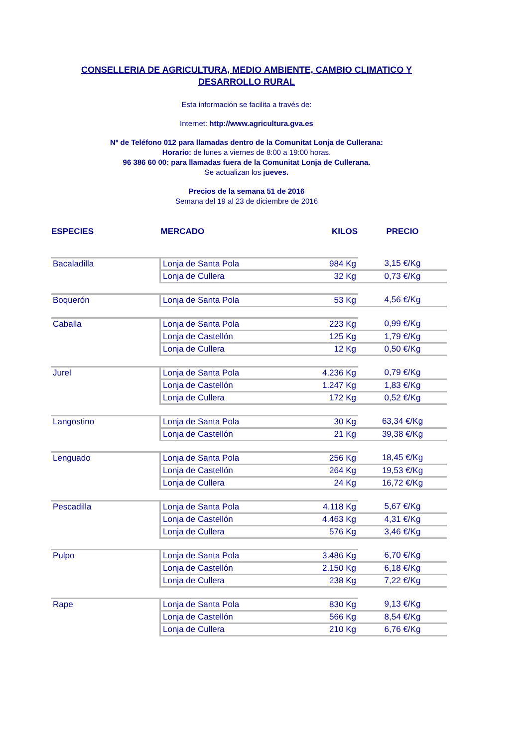CONSELLERIA DE AGRICULTURA, MEDIO AMBIENTE, CAMBIO CLIMATICO Y
DESARROLLO RURAL
Esta información se facilita a través de:
Internet: http://www.agricultura.gva.es
Nº de Teléfono 012 para llamadas dentro de la Comunitat Lonja de Cullerana:
Horario: de lunes a viernes de 8:00 a 19:00 horas.
96 386 60 00: para llamadas fuera de la Comunitat Lonja de Cullerana.
Se actualizan los jueves.
Precios de la semana 51 de 2016
Semana del 19 al 23 de diciembre de 2016
| ESPECIES | MERCADO | KILOS | PRECIO |
| --- | --- | --- | --- |
| Bacaladilla | Lonja de Santa Pola | 984 Kg | 3,15 €/Kg |
| | Lonja de Cullera | 32 Kg | 0,73 €/Kg |
| Boquerón | Lonja de Santa Pola | 53 Kg | 4,56 €/Kg |
| Caballa | Lonja de Santa Pola | 223 Kg | 0,99 €/Kg |
| | Lonja de Castellón | 125 Kg | 1,79 €/Kg |
| | Lonja de Cullera | 12 Kg | 0,50 €/Kg |
| Jurel | Lonja de Santa Pola | 4.236 Kg | 0,79 €/Kg |
| | Lonja de Castellón | 1.247 Kg | 1,83 €/Kg |
| | Lonja de Cullera | 172 Kg | 0,52 €/Kg |
| Langostino | Lonja de Santa Pola | 30 Kg | 63,34 €/Kg |
| | Lonja de Castellón | 21 Kg | 39,38 €/Kg |
| Lenguado | Lonja de Santa Pola | 256 Kg | 18,45 €/Kg |
| | Lonja de Castellón | 264 Kg | 19,53 €/Kg |
| | Lonja de Cullera | 24 Kg | 16,72 €/Kg |
| Pescadilla | Lonja de Santa Pola | 4.118 Kg | 5,67 €/Kg |
| | Lonja de Castellón | 4.463 Kg | 4,31 €/Kg |
| | Lonja de Cullera | 576 Kg | 3,46 €/Kg |
| Pulpo | Lonja de Santa Pola | 3.486 Kg | 6,70 €/Kg |
| | Lonja de Castellón | 2.150 Kg | 6,18 €/Kg |
| | Lonja de Cullera | 238 Kg | 7,22 €/Kg |
| Rape | Lonja de Santa Pola | 830 Kg | 9,13 €/Kg |
| | Lonja de Castellón | 566 Kg | 8,54 €/Kg |
| | Lonja de Cullera | 210 Kg | 6,76 €/Kg |